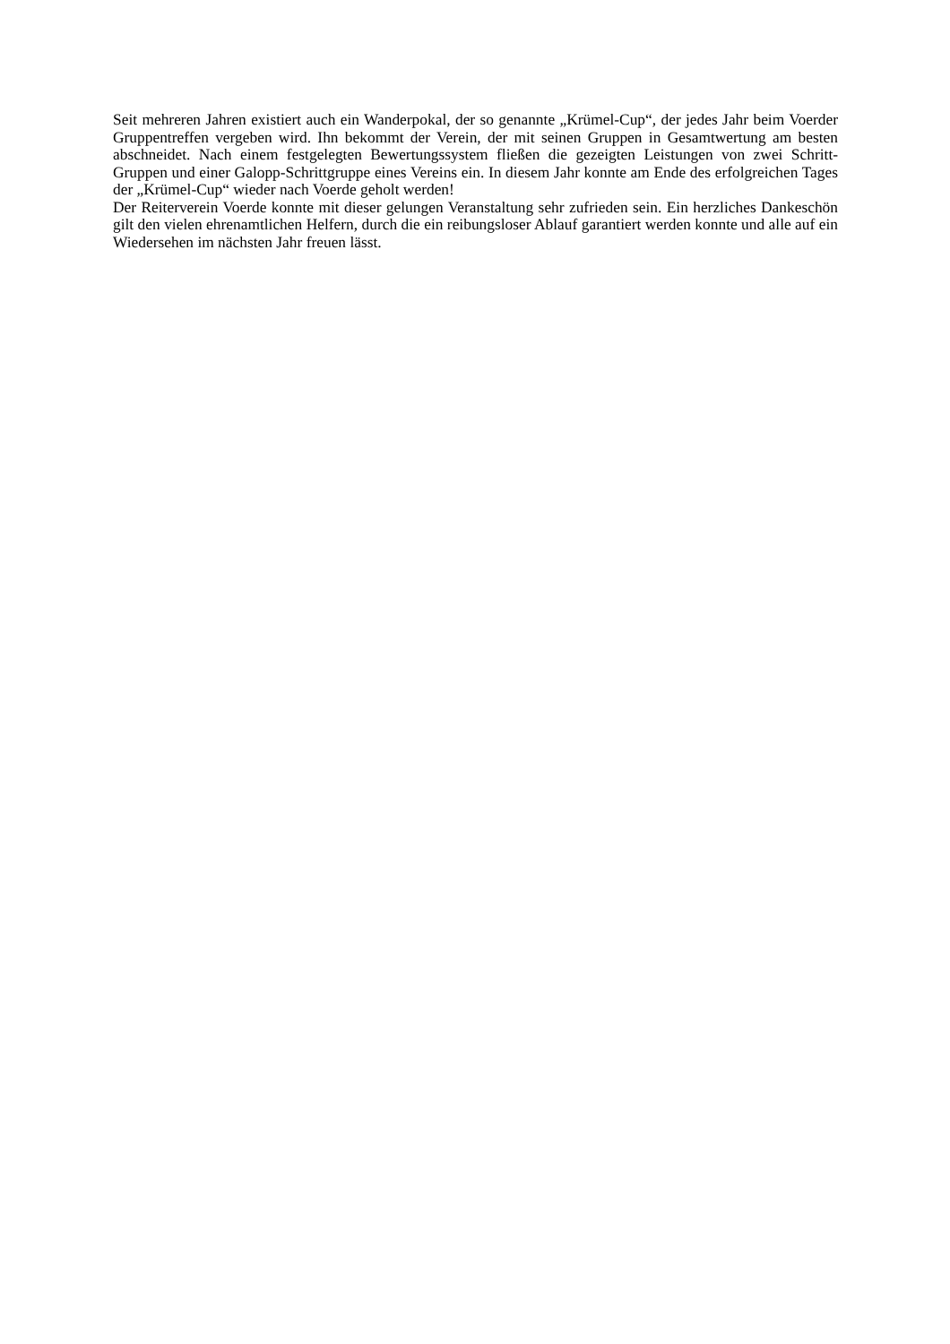Seit mehreren Jahren existiert auch ein Wanderpokal, der so genannte „Krümel-Cup“, der jedes Jahr beim Voerder Gruppentreffen vergeben wird. Ihn bekommt der Verein, der mit seinen Gruppen in Gesamtwertung am besten abschneidet. Nach einem festgelegten Bewertungssystem fließen die gezeigten Leistungen von zwei Schritt-Gruppen und einer Galopp-Schrittgruppe eines Vereins ein. In diesem Jahr konnte am Ende des erfolgreichen Tages der „Krümel-Cup“ wieder nach Voerde geholt werden!
Der Reiterverein Voerde konnte mit dieser gelungen Veranstaltung sehr zufrieden sein. Ein herzliches Dankeschön gilt den vielen ehrenamtlichen Helfern, durch die ein reibungsloser Ablauf garantiert werden konnte und alle auf ein Wiedersehen im nächsten Jahr freuen lässt.